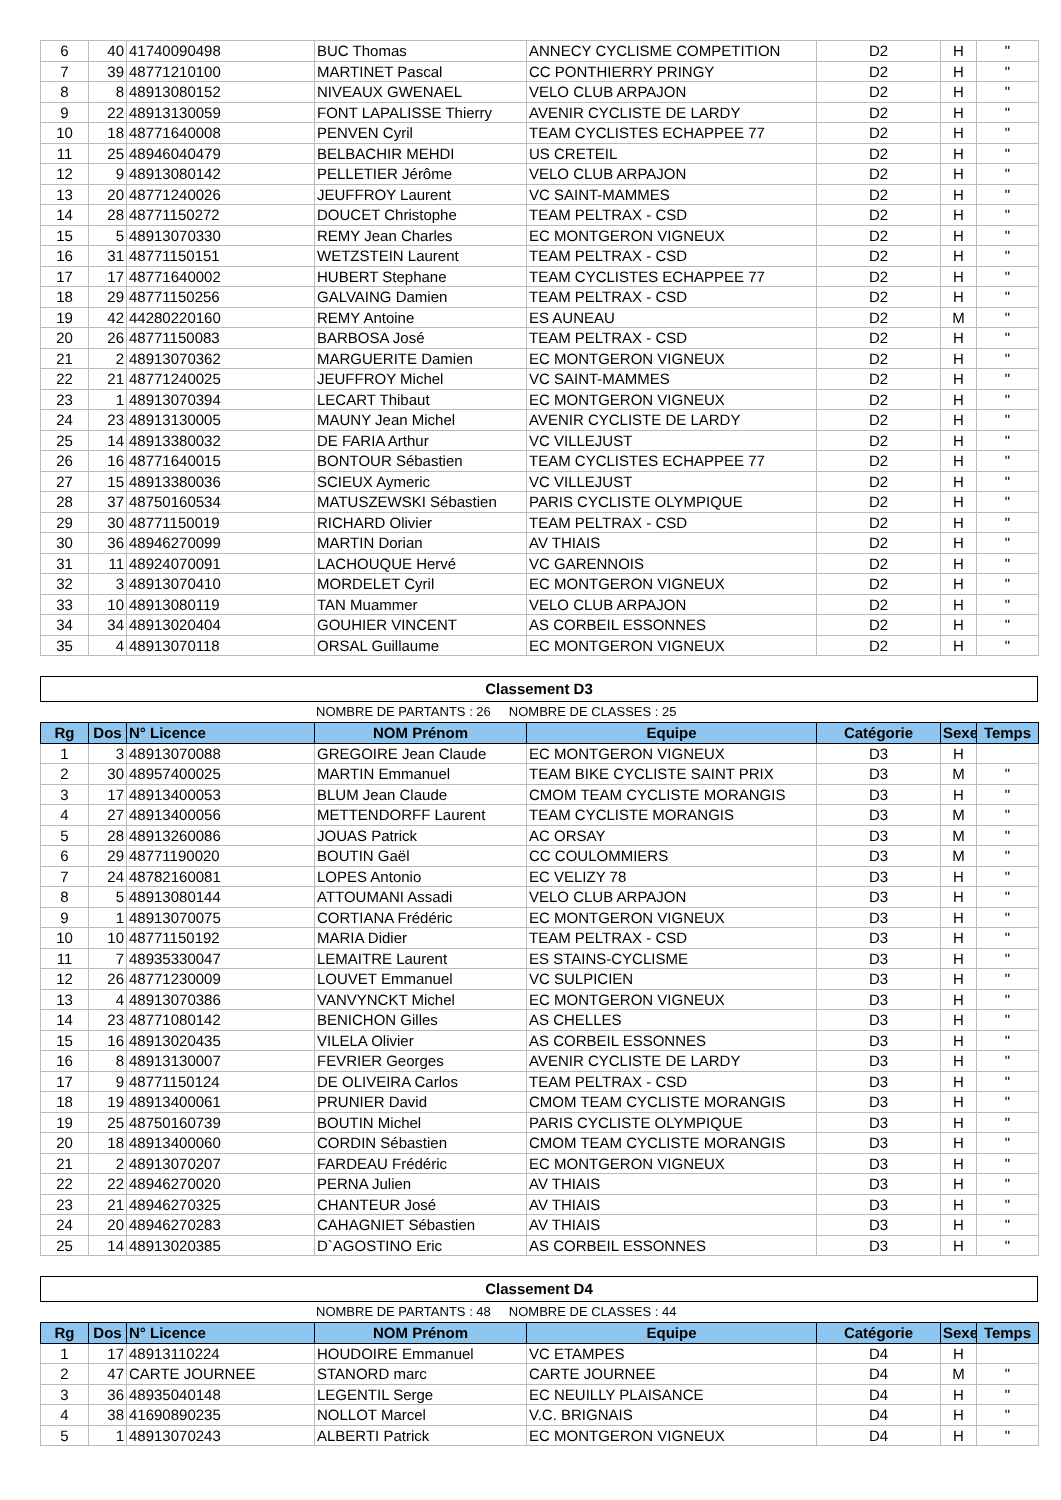| 6 | 40 | 41740090498 | BUC Thomas | ANNECY CYCLISME COMPETITION | D2 | H | " |
| 7 | 39 | 48771210100 | MARTINET Pascal | CC PONTHIERRY PRINGY | D2 | H | " |
| 8 | 8 | 48913080152 | NIVEAUX GWENAEL | VELO CLUB ARPAJON | D2 | H | " |
| 9 | 22 | 48913130059 | FONT LAPALISSE Thierry | AVENIR CYCLISTE DE LARDY | D2 | H | " |
| 10 | 18 | 48771640008 | PENVEN Cyril | TEAM CYCLISTES ECHAPPEE 77 | D2 | H | " |
| 11 | 25 | 48946040479 | BELBACHIR MEHDI | US CRETEIL | D2 | H | " |
| 12 | 9 | 48913080142 | PELLETIER Jérôme | VELO CLUB ARPAJON | D2 | H | " |
| 13 | 20 | 48771240026 | JEUFFROY Laurent | VC SAINT-MAMMES | D2 | H | " |
| 14 | 28 | 48771150272 | DOUCET Christophe | TEAM PELTRAX - CSD | D2 | H | " |
| 15 | 5 | 48913070330 | REMY Jean Charles | EC MONTGERON VIGNEUX | D2 | H | " |
| 16 | 31 | 48771150151 | WETZSTEIN Laurent | TEAM PELTRAX - CSD | D2 | H | " |
| 17 | 17 | 48771640002 | HUBERT Stephane | TEAM CYCLISTES ECHAPPEE 77 | D2 | H | " |
| 18 | 29 | 48771150256 | GALVAING Damien | TEAM PELTRAX - CSD | D2 | H | " |
| 19 | 42 | 44280220160 | REMY Antoine | ES AUNEAU | D2 | M | " |
| 20 | 26 | 48771150083 | BARBOSA José | TEAM PELTRAX - CSD | D2 | H | " |
| 21 | 2 | 48913070362 | MARGUERITE Damien | EC MONTGERON VIGNEUX | D2 | H | " |
| 22 | 21 | 48771240025 | JEUFFROY Michel | VC SAINT-MAMMES | D2 | H | " |
| 23 | 1 | 48913070394 | LECART Thibaut | EC MONTGERON VIGNEUX | D2 | H | " |
| 24 | 23 | 48913130005 | MAUNY Jean Michel | AVENIR CYCLISTE DE LARDY | D2 | H | " |
| 25 | 14 | 48913380032 | DE FARIA Arthur | VC VILLEJUST | D2 | H | " |
| 26 | 16 | 48771640015 | BONTOUR Sébastien | TEAM CYCLISTES ECHAPPEE 77 | D2 | H | " |
| 27 | 15 | 48913380036 | SCIEUX Aymeric | VC VILLEJUST | D2 | H | " |
| 28 | 37 | 48750160534 | MATUSZEWSKI Sébastien | PARIS CYCLISTE OLYMPIQUE | D2 | H | " |
| 29 | 30 | 48771150019 | RICHARD Olivier | TEAM PELTRAX - CSD | D2 | H | " |
| 30 | 36 | 48946270099 | MARTIN Dorian | AV THIAIS | D2 | H | " |
| 31 | 11 | 48924070091 | LACHOUQUE Hervé | VC GARENNOIS | D2 | H | " |
| 32 | 3 | 48913070410 | MORDELET Cyril | EC MONTGERON VIGNEUX | D2 | H | " |
| 33 | 10 | 48913080119 | TAN Muammer | VELO CLUB ARPAJON | D2 | H | " |
| 34 | 34 | 48913020404 | GOUHIER VINCENT | AS CORBEIL ESSONNES | D2 | H | " |
| 35 | 4 | 48913070118 | ORSAL Guillaume | EC MONTGERON VIGNEUX | D2 | H | " |
Classement D3
NOMBRE DE PARTANTS : 26 NOMBRE DE CLASSES : 25
| Rg | Dos | N° Licence | NOM Prénom | Equipe | Catégorie | Sexe | Temps |
| --- | --- | --- | --- | --- | --- | --- | --- |
| 1 | 3 | 48913070088 | GREGOIRE Jean Claude | EC MONTGERON VIGNEUX | D3 | H | |
| 2 | 30 | 48957400025 | MARTIN Emmanuel | TEAM BIKE CYCLISTE SAINT PRIX | D3 | M | " |
| 3 | 17 | 48913400053 | BLUM Jean Claude | CMOM TEAM CYCLISTE MORANGIS | D3 | H | " |
| 4 | 27 | 48913400056 | METTENDORFF Laurent | TEAM CYCLISTE MORANGIS | D3 | M | " |
| 5 | 28 | 48913260086 | JOUAS Patrick | AC ORSAY | D3 | M | " |
| 6 | 29 | 48771190020 | BOUTIN Gaël | CC COULOMMIERS | D3 | M | " |
| 7 | 24 | 48782160081 | LOPES Antonio | EC VELIZY 78 | D3 | H | " |
| 8 | 5 | 48913080144 | ATTOUMANI Assadi | VELO CLUB ARPAJON | D3 | H | " |
| 9 | 1 | 48913070075 | CORTIANA Frédéric | EC MONTGERON VIGNEUX | D3 | H | " |
| 10 | 10 | 48771150192 | MARIA Didier | TEAM PELTRAX - CSD | D3 | H | " |
| 11 | 7 | 48935330047 | LEMAITRE Laurent | ES STAINS-CYCLISME | D3 | H | " |
| 12 | 26 | 48771230009 | LOUVET Emmanuel | VC SULPICIEN | D3 | H | " |
| 13 | 4 | 48913070386 | VANVYNCKT Michel | EC MONTGERON VIGNEUX | D3 | H | " |
| 14 | 23 | 48771080142 | BENICHON Gilles | AS CHELLES | D3 | H | " |
| 15 | 16 | 48913020435 | VILELA Olivier | AS CORBEIL ESSONNES | D3 | H | " |
| 16 | 8 | 48913130007 | FEVRIER Georges | AVENIR CYCLISTE DE LARDY | D3 | H | " |
| 17 | 9 | 48771150124 | DE OLIVEIRA Carlos | TEAM PELTRAX - CSD | D3 | H | " |
| 18 | 19 | 48913400061 | PRUNIER David | CMOM TEAM CYCLISTE MORANGIS | D3 | H | " |
| 19 | 25 | 48750160739 | BOUTIN Michel | PARIS CYCLISTE OLYMPIQUE | D3 | H | " |
| 20 | 18 | 48913400060 | CORDIN Sébastien | CMOM TEAM CYCLISTE MORANGIS | D3 | H | " |
| 21 | 2 | 48913070207 | FARDEAU Frédéric | EC MONTGERON VIGNEUX | D3 | H | " |
| 22 | 22 | 48946270020 | PERNA Julien | AV THIAIS | D3 | H | " |
| 23 | 21 | 48946270325 | CHANTEUR José | AV THIAIS | D3 | H | " |
| 24 | 20 | 48946270283 | CAHAGNIET Sébastien | AV THIAIS | D3 | H | " |
| 25 | 14 | 48913020385 | D`AGOSTINO Eric | AS CORBEIL ESSONNES | D3 | H | " |
Classement D4
NOMBRE DE PARTANTS : 48 NOMBRE DE CLASSES : 44
| Rg | Dos | N° Licence | NOM Prénom | Equipe | Catégorie | Sexe | Temps |
| --- | --- | --- | --- | --- | --- | --- | --- |
| 1 | 17 | 48913110224 | HOUDOIRE Emmanuel | VC ETAMPES | D4 | H | |
| 2 | 47 | CARTE JOURNEE | STANORD marc | CARTE JOURNEE | D4 | M | " |
| 3 | 36 | 48935040148 | LEGENTIL Serge | EC NEUILLY PLAISANCE | D4 | H | " |
| 4 | 38 | 41690890235 | NOLLOT Marcel | V.C. BRIGNAIS | D4 | H | " |
| 5 | 1 | 48913070243 | ALBERTI Patrick | EC MONTGERON VIGNEUX | D4 | H | " |